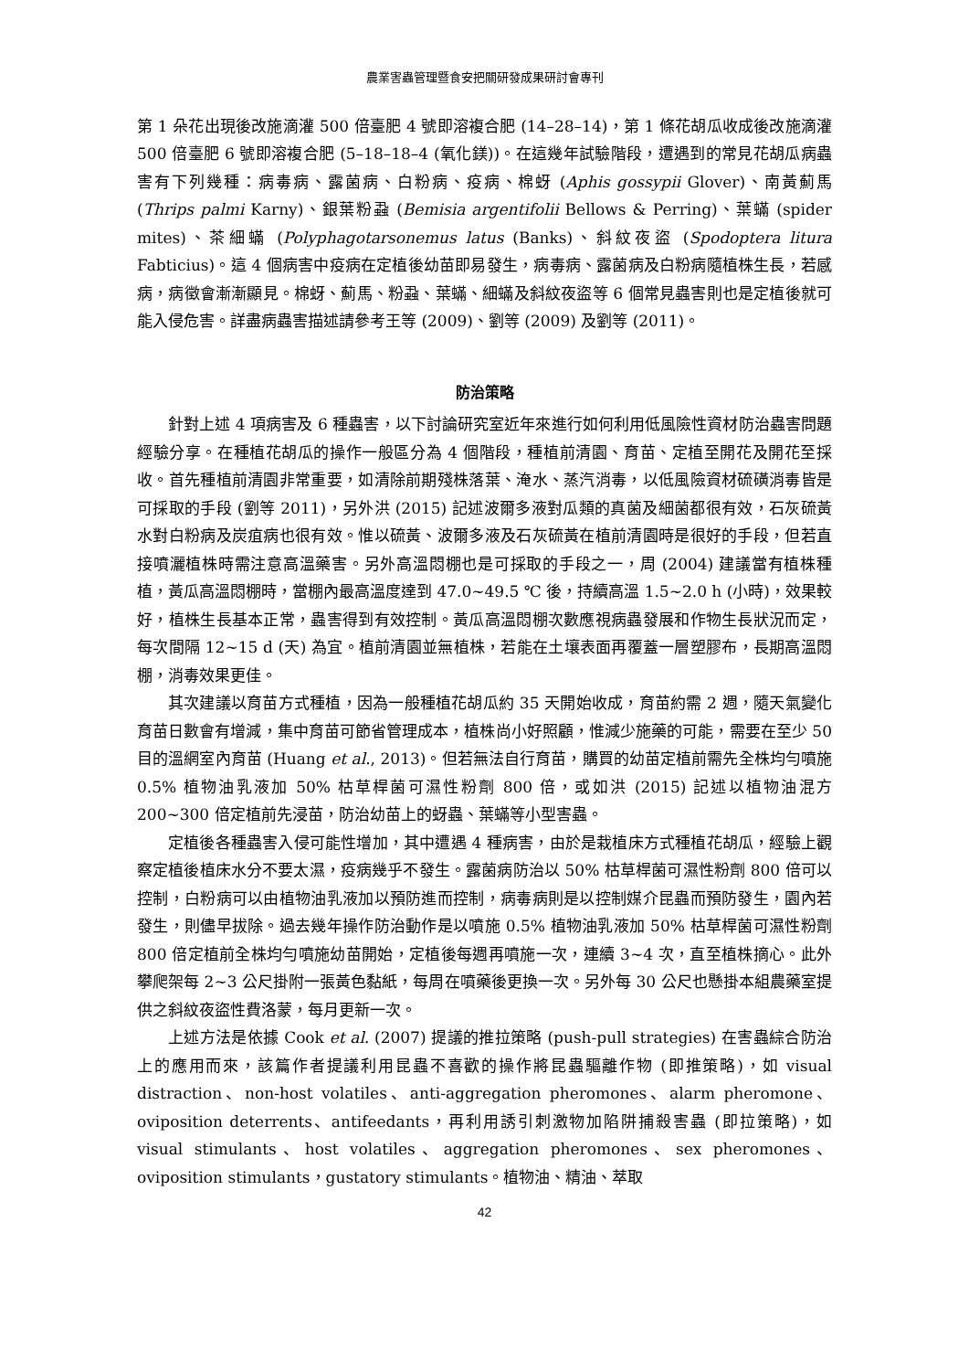農業害蟲管理暨食安把關研發成果研討會專刊
第 1 朵花出現後改施滴灌 500 倍臺肥 4 號即溶複合肥 (14–28–14)，第 1 條花胡瓜收成後改施滴灌 500 倍臺肥 6 號即溶複合肥 (5–18–18–4 (氧化鎂))。在這幾年試驗階段，遭遇到的常見花胡瓜病蟲害有下列幾種：病毒病、露菌病、白粉病、疫病、棉蚜 (Aphis gossypii Glover)、南黃薊馬 (Thrips palmi Karny)、銀葉粉蝨 (Bemisia argentifolii Bellows & Perring)、葉蟎 (spider mites)、茶細蟎 (Polyphagotarsonemus latus (Banks)、斜紋夜盜 (Spodoptera litura Fabticius)。這 4 個病害中疫病在定植後幼苗即易發生，病毒病、露菌病及白粉病隨植株生長，若感病，病徵會漸漸顯見。棉蚜、薊馬、粉蝨、葉蟎、細蟎及斜紋夜盜等 6 個常見蟲害則也是定植後就可能入侵危害。詳盡病蟲害描述請參考王等 (2009)、劉等 (2009) 及劉等 (2011)。
防治策略
針對上述 4 項病害及 6 種蟲害，以下討論研究室近年來進行如何利用低風險性資材防治蟲害問題經驗分享。在種植花胡瓜的操作一般區分為 4 個階段，種植前清園、育苗、定植至開花及開花至採收。首先種植前清園非常重要，如清除前期殘株落葉、淹水、蒸汽消毒，以低風險資材硫磺消毒皆是可採取的手段 (劉等 2011)，另外洪 (2015) 記述波爾多液對瓜類的真菌及細菌都很有效，石灰硫黃水對白粉病及炭疽病也很有效。惟以硫黃、波爾多液及石灰硫黃在植前清園時是很好的手段，但若直接噴灑植株時需注意高溫藥害。另外高溫悶棚也是可採取的手段之一，周 (2004) 建議當有植株種植，黃瓜高溫悶棚時，當棚內最高溫度達到 47.0~49.5 ℃ 後，持續高溫 1.5~2.0 h (小時)，效果較好，植株生長基本正常，蟲害得到有效控制。黃瓜高溫悶棚次數應視病蟲發展和作物生長狀況而定，每次間隔 12~15 d (天) 為宜。植前清園並無植株，若能在土壤表面再覆蓋一層塑膠布，長期高溫悶棚，消毒效果更佳。
其次建議以育苗方式種植，因為一般種植花胡瓜約 35 天開始收成，育苗約需 2 週，隨天氣變化育苗日數會有增減，集中育苗可節省管理成本，植株尚小好照顧，惟減少施藥的可能，需要在至少 50 目的溫網室內育苗 (Huang et al., 2013)。但若無法自行育苗，購買的幼苗定植前需先全株均勻噴施 0.5% 植物油乳液加 50% 枯草桿菌可濕性粉劑 800 倍，或如洪 (2015) 記述以植物油混方 200~300 倍定植前先浸苗，防治幼苗上的蚜蟲、葉蟎等小型害蟲。
定植後各種蟲害入侵可能性增加，其中遭遇 4 種病害，由於是栽植床方式種植花胡瓜，經驗上觀察定植後植床水分不要太濕，疫病幾乎不發生。露菌病防治以 50% 枯草桿菌可濕性粉劑 800 倍可以控制，白粉病可以由植物油乳液加以預防進而控制，病毒病則是以控制媒介昆蟲而預防發生，園內若發生，則儘早拔除。過去幾年操作防治動作是以噴施 0.5% 植物油乳液加 50% 枯草桿菌可濕性粉劑 800 倍定植前全株均勻噴施幼苗開始，定植後每週再噴施一次，連續 3~4 次，直至植株摘心。此外攀爬架每 2~3 公尺掛附一張黃色黏紙，每周在噴藥後更換一次。另外每 30 公尺也懸掛本組農藥室提供之斜紋夜盜性費洛蒙，每月更新一次。
上述方法是依據 Cook et al. (2007) 提議的推拉策略 (push-pull strategies) 在害蟲綜合防治上的應用而來，該篇作者提議利用昆蟲不喜歡的操作將昆蟲驅離作物 (即推策略)，如 visual distraction、non-host volatiles、anti-aggregation pheromones、alarm pheromone、oviposition deterrents、antifeedants，再利用誘引刺激物加陷阱捕殺害蟲 (即拉策略)，如 visual stimulants、host volatiles、aggregation pheromones、sex pheromones、oviposition stimulants，gustatory stimulants。植物油、精油、萃取
42